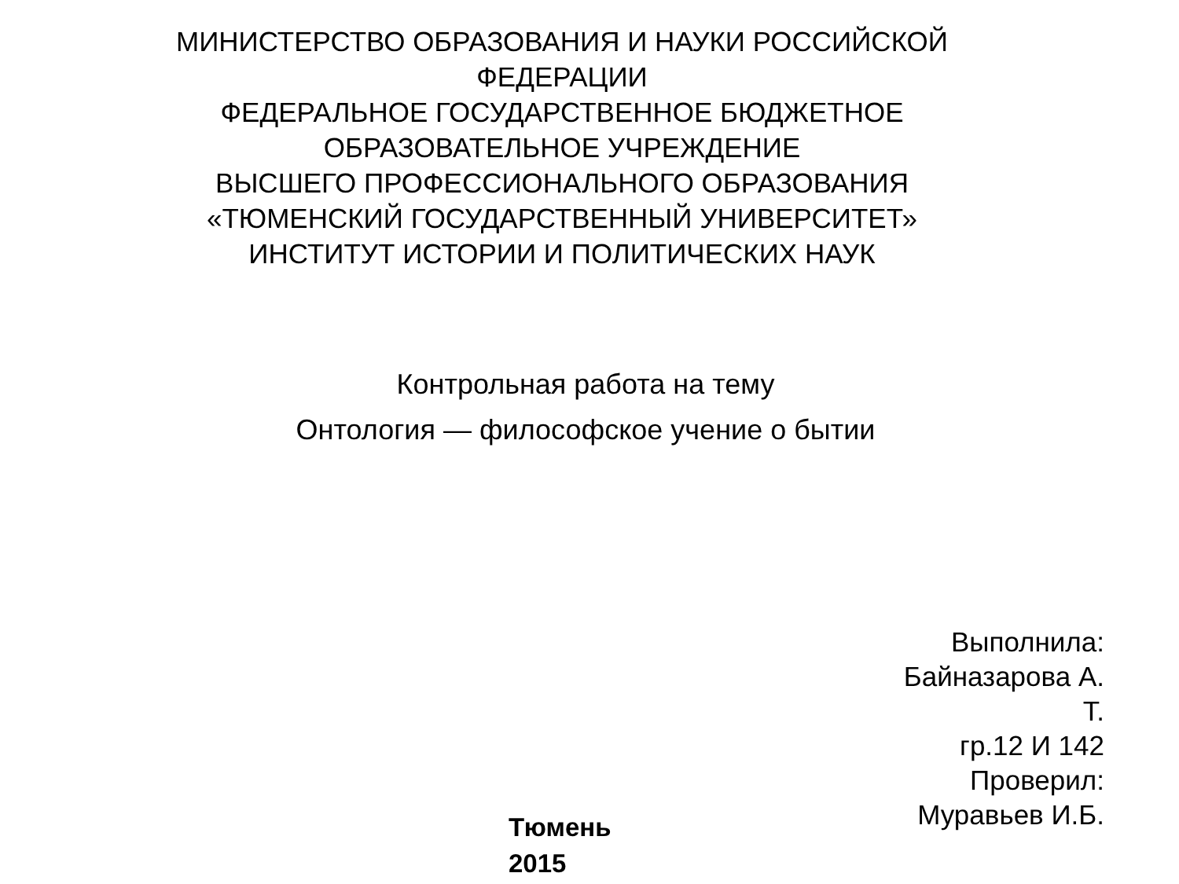МИНИСТЕРСТВО ОБРАЗОВАНИЯ И НАУКИ РОССИЙСКОЙ ФЕДЕРАЦИИ
ФЕДЕРАЛЬНОЕ ГОСУДАРСТВЕННОЕ БЮДЖЕТНОЕ
ОБРАЗОВАТЕЛЬНОЕ УЧРЕЖДЕНИЕ
ВЫСШЕГО ПРОФЕССИОНАЛЬНОГО ОБРАЗОВАНИЯ
«ТЮМЕНСКИЙ ГОСУДАРСТВЕННЫЙ УНИВЕРСИТЕТ»
ИНСТИТУТ ИСТОРИИ И ПОЛИТИЧЕСКИХ НАУК
Контрольная работа на тему
Онтология — философское учение о бытии
Выполнила:
Байназарова А.
Т.
гр.12 И 142
Проверил:
Муравьев И.Б.
Тюмень
2015